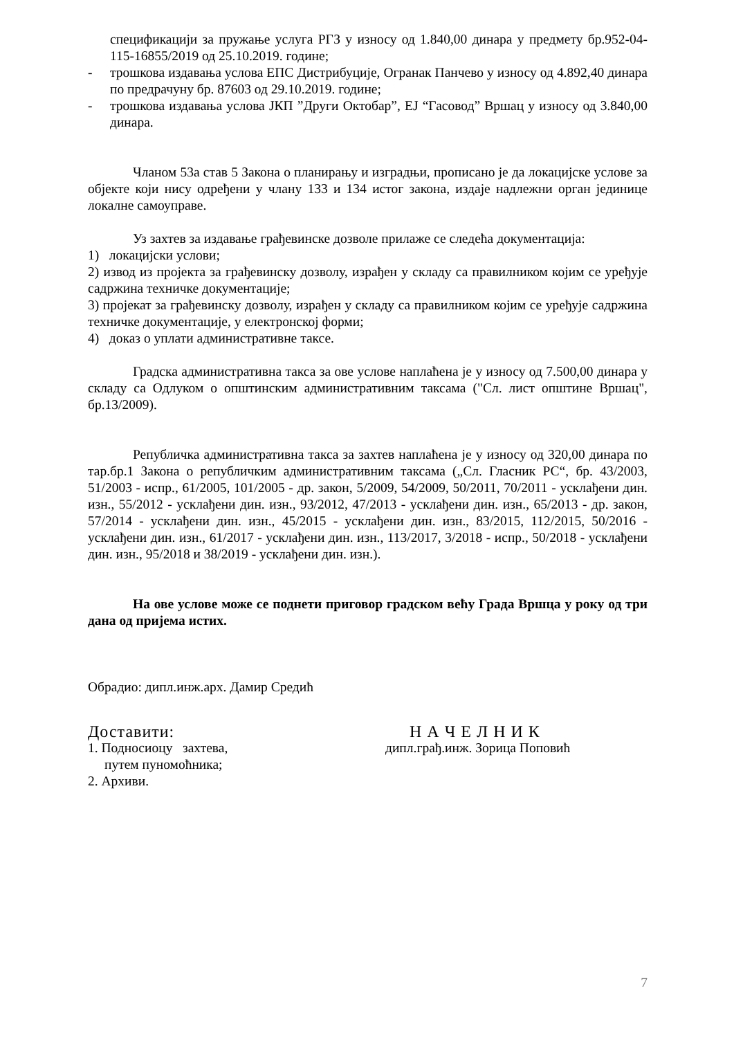спецификацији за пружање услуга РГЗ у износу од 1.840,00 динара у предмету бр.952-04-115-16855/2019 од 25.10.2019. године;
- трошкова издавања услова ЕПС Дистрибуције, Огранак Панчево у износу од 4.892,40 динара по предрачуну бр. 87603 од 29.10.2019. године;
- трошкова издавања услова ЈКП ”Други Октобар”, ЕЈ “Гасовод” Вршац у износу од 3.840,00 динара.
Чланом 53а став 5 Закона о планирању и изградњи, прописано је да локацијске услове за објекте који нису одређени у члану 133 и 134 истог закона, издаје надлежни орган јединице локалне самоуправе.
Уз захтев за издавање грађевинске дозволе прилаже се следећа документација:
1) локацијски услови;
2) извод из пројекта за грађевинску дозволу, израђен у складу са правилником којим се уређује садржина техничке документације;
3) пројекат за грађевинску дозволу, израђен у складу са правилником којим се уређује садржина техничке документације, у електронској форми;
4) доказ о уплати административне таксе.
Градска административна такса за ове услове наплаћена је у износу од 7.500,00 динара у складу са Одлуком о општинским административним таксама ("Сл. лист општине Вршац", бр.13/2009).
Републичка административна такса за захтев наплаћена је у износу од 320,00 динара по тар.бр.1 Закона о републичким административним таксама („Сл. Гласник РС“, бр. 43/2003, 51/2003 - испр., 61/2005, 101/2005 - др. закон, 5/2009, 54/2009, 50/2011, 70/2011 - усклађени дин. изн., 55/2012 - усклађени дин. изн., 93/2012, 47/2013 - усклађени дин. изн., 65/2013 - др. закон, 57/2014 - усклађени дин. изн., 45/2015 - усклађени дин. изн., 83/2015, 112/2015, 50/2016 - усклађени дин. изн., 61/2017 - усклађени дин. изн., 113/2017, 3/2018 - испр., 50/2018 - усклађени дин. изн., 95/2018 и 38/2019 - усклађени дин. изн.).
На ове услове може се поднети приговор градском већу Града Вршца у року од три дана од пријема истих.
Обрадио: дипл.инж.арх. Дамир Средић
Доставити:
1. Подносиоцу захтева,
путем пуномоћника;
2. Архиви.
Н А Ч Е Л Н И К
дипл.грађ.инж. Зорица Поповић
7